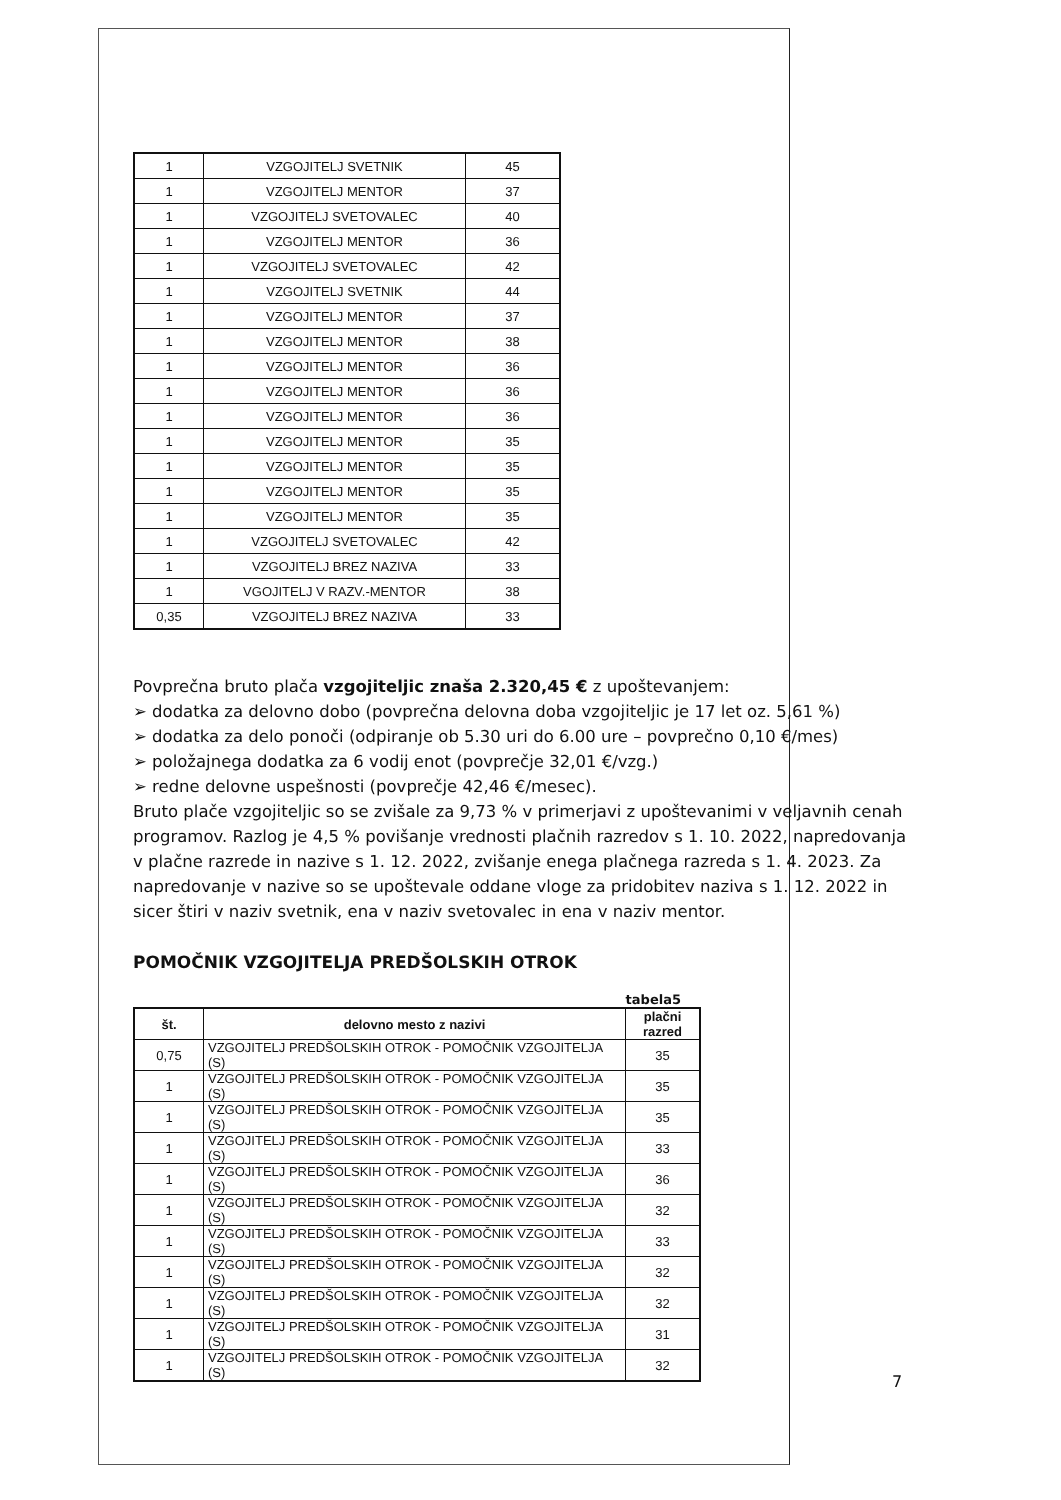| 1 | VZGOJITELJ SVETNIK | 45 |
| 1 | VZGOJITELJ MENTOR | 37 |
| 1 | VZGOJITELJ SVETOVALEC | 40 |
| 1 | VZGOJITELJ MENTOR | 36 |
| 1 | VZGOJITELJ SVETOVALEC | 42 |
| 1 | VZGOJITELJ SVETNIK | 44 |
| 1 | VZGOJITELJ MENTOR | 37 |
| 1 | VZGOJITELJ MENTOR | 38 |
| 1 | VZGOJITELJ MENTOR | 36 |
| 1 | VZGOJITELJ MENTOR | 36 |
| 1 | VZGOJITELJ MENTOR | 36 |
| 1 | VZGOJITELJ MENTOR | 35 |
| 1 | VZGOJITELJ MENTOR | 35 |
| 1 | VZGOJITELJ MENTOR | 35 |
| 1 | VZGOJITELJ MENTOR | 35 |
| 1 | VZGOJITELJ SVETOVALEC | 42 |
| 1 | VZGOJITELJ BREZ NAZIVA | 33 |
| 1 | VGOJITELJ V RAZV.-MENTOR | 38 |
| 0,35 | VZGOJITELJ BREZ NAZIVA | 33 |
Povprečna bruto plača vzgojiteljic znaša 2.320,45 € z upoštevanjem:
➢ dodatka za delovno dobo (povprečna delovna doba vzgojiteljic je 17 let oz. 5,61 %)
➢ dodatka za delo ponoči (odpiranje ob 5.30 uri do 6.00 ure – povprečno 0,10 €/mes)
➢ položajnega dodatka za 6 vodij enot (povprečje 32,01 €/vzg.)
➢ redne delovne uspešnosti (povprečje 42,46 €/mesec).
Bruto plače vzgojiteljic so se zvišale za 9,73 % v primerjavi z upoštevanimi v veljavnih cenah programov. Razlog je 4,5 % povišanje vrednosti plačnih razredov s 1. 10. 2022, napredovanja v plačne razrede in nazive s 1. 12. 2022, zvišanje enega plačnega razreda s 1. 4. 2023. Za napredovanje v nazive so se upoštevale oddane vloge za pridobitev naziva s 1. 12. 2022 in sicer štiri v naziv svetnik, ena v naziv svetovalec in ena v naziv mentor.
POMOČNIK VZGOJITELJA PREDŠOLSKIH OTROK
tabela5
| št. | delovno mesto z nazivi | plačni razred |
| --- | --- | --- |
| 0,75 | VZGOJITELJ PREDŠOLSKIH OTROK - POMOČNIK VZGOJITELJA (S) | 35 |
| 1 | VZGOJITELJ PREDŠOLSKIH OTROK - POMOČNIK VZGOJITELJA (S) | 35 |
| 1 | VZGOJITELJ PREDŠOLSKIH OTROK - POMOČNIK VZGOJITELJA (S) | 35 |
| 1 | VZGOJITELJ PREDŠOLSKIH OTROK - POMOČNIK VZGOJITELJA (S) | 33 |
| 1 | VZGOJITELJ PREDŠOLSKIH OTROK - POMOČNIK VZGOJITELJA (S) | 36 |
| 1 | VZGOJITELJ PREDŠOLSKIH OTROK - POMOČNIK VZGOJITELJA (S) | 32 |
| 1 | VZGOJITELJ PREDŠOLSKIH OTROK - POMOČNIK VZGOJITELJA (S) | 33 |
| 1 | VZGOJITELJ PREDŠOLSKIH OTROK - POMOČNIK VZGOJITELJA (S) | 32 |
| 1 | VZGOJITELJ PREDŠOLSKIH OTROK - POMOČNIK VZGOJITELJA (S) | 32 |
| 1 | VZGOJITELJ PREDŠOLSKIH OTROK - POMOČNIK VZGOJITELJA (S) | 31 |
| 1 | VZGOJITELJ PREDŠOLSKIH OTROK - POMOČNIK VZGOJITELJA (S) | 32 |
7